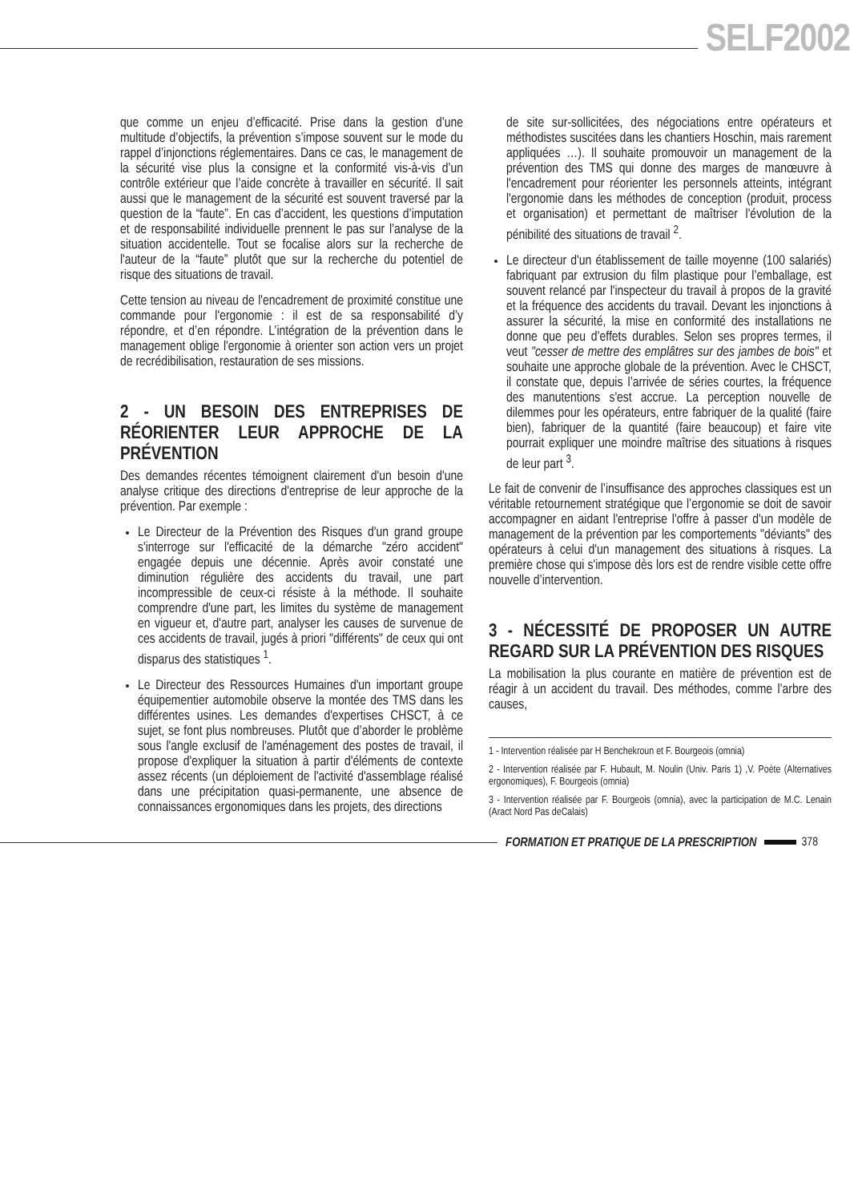SELF2002
que comme un enjeu d’efficacité. Prise dans la gestion d’une multitude d’objectifs, la prévention s’impose souvent sur le mode du rappel d’injonctions réglementaires. Dans ce cas, le management de la sécurité vise plus la consigne et la conformité vis-à-vis d’un contrôle extérieur que l’aide concrète à travailler en sécurité. Il sait aussi que le management de la sécurité est souvent traversé par la question de la “faute”. En cas d’accident, les questions d’imputation et de responsabilité individuelle prennent le pas sur l’analyse de la situation accidentelle. Tout se focalise alors sur la recherche de l'auteur de la “faute” plutôt que sur la recherche du potentiel de risque des situations de travail.
Cette tension au niveau de l'encadrement de proximité constitue une commande pour l'ergonomie : il est de sa responsabilité d’y répondre, et d’en répondre. L’intégration de la prévention dans le management oblige l'ergonomie à orienter son action vers un projet de recrédibilisation, restauration de ses missions.
2 - UN BESOIN DES ENTREPRISES DE RÉORIENTER LEUR APPROCHE DE LA PRÉVENTION
Des demandes récentes témoignent clairement d'un besoin d'une analyse critique des directions d'entreprise de leur approche de la prévention. Par exemple :
Le Directeur de la Prévention des Risques d'un grand groupe s'interroge sur l'efficacité de la démarche "zéro accident" engagée depuis une décennie. Après avoir constaté une diminution régulière des accidents du travail, une part incompressible de ceux-ci résiste à la méthode. Il souhaite comprendre d'une part, les limites du système de management en vigueur et, d'autre part, analyser les causes de survenue de ces accidents de travail, jugés à priori "différents" de ceux qui ont disparus des statistiques <sup>1</sup>.
Le Directeur des Ressources Humaines d'un important groupe équipementier automobile observe la montée des TMS dans les différentes usines. Les demandes d'expertises CHSCT, à ce sujet, se font plus nombreuses. Plutôt que d’aborder le problème sous l'angle exclusif de l'aménagement des postes de travail, il propose d'expliquer la situation à partir d'éléments de contexte assez récents (un déploiement de l'activité d'assemblage réalisé dans une précipitation quasi-permanente, une absence de connaissances ergonomiques dans les projets, des directions
de site sur-sollicitées, des négociations entre opérateurs et méthodistes suscitées dans les chantiers Hoschin, mais rarement appliquées …). Il souhaite promouvoir un management de la prévention des TMS qui donne des marges de manœuvre à l'encadrement pour réorienter les personnels atteints, intégrant l'ergonomie dans les méthodes de conception (produit, process et organisation) et permettant de maîtriser l'évolution de la pénibilité des situations de travail <sup>2</sup>.
Le directeur d'un établissement de taille moyenne (100 salariés) fabriquant par extrusion du film plastique pour l’emballage, est souvent relancé par l'inspecteur du travail à propos de la gravité et la fréquence des accidents du travail. Devant les injonctions à assurer la sécurité, la mise en conformité des installations ne donne que peu d’effets durables. Selon ses propres termes, il veut "cesser de mettre des emplâtres sur des jambes de bois" et souhaite une approche globale de la prévention. Avec le CHSCT, il constate que, depuis l’arrivée de séries courtes, la fréquence des manutentions s'est accrue. La perception nouvelle de dilemmes pour les opérateurs, entre fabriquer de la qualité (faire bien), fabriquer de la quantité (faire beaucoup) et faire vite pourrait expliquer une moindre maîtrise des situations à risques de leur part <sup>3</sup>.
Le fait de convenir de l’insuffisance des approches classiques est un véritable retournement stratégique que l’ergonomie se doit de savoir accompagner en aidant l'entreprise l'offre à passer d'un modèle de management de la prévention par les comportements "déviants" des opérateurs à celui d'un management des situations à risques. La première chose qui s'impose dès lors est de rendre visible cette offre nouvelle d’intervention.
3 - NÉCESSITÉ DE PROPOSER UN AUTRE REGARD SUR LA PRÉVENTION DES RISQUES
La mobilisation la plus courante en matière de prévention est de réagir à un accident du travail. Des méthodes, comme l’arbre des causes,
1 - Intervention réalisée par H Benchekroun et F. Bourgeois (omnia)
2 - Intervention réalisée par F. Hubault, M. Noulin (Univ. Paris 1) ,V. Poète (Alternatives ergonomiques), F. Bourgeois (omnia)
3 - Intervention réalisée par F. Bourgeois (omnia), avec la participation de M.C. Lenain (Aract Nord Pas deCalais)
FORMATION ET PRATIQUE DE LA PRESCRIPTION
378